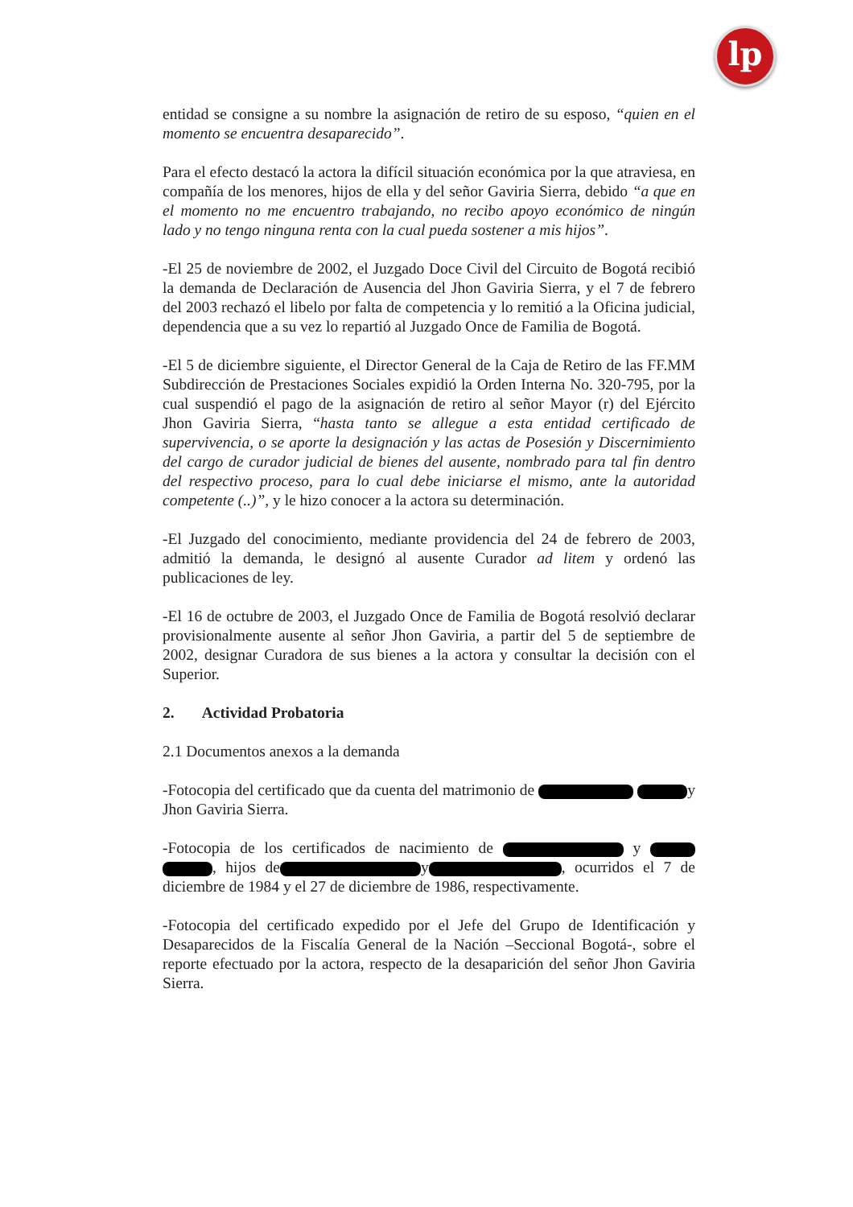lp
entidad se consigne a su nombre la asignación de retiro de su esposo, “quien en el momento se encuentra desaparecido”.
Para el efecto destacó la actora la difícil situación económica por la que atraviesa, en compañía de los menores, hijos de ella y del señor Gaviria Sierra, debido “a que en el momento no me encuentro trabajando, no recibo apoyo económico de ningún lado y no tengo ninguna renta con la cual pueda sostener a mis hijos”.
-El 25 de noviembre de 2002, el Juzgado Doce Civil del Circuito de Bogotá recibió la demanda de Declaración de Ausencia del Jhon Gaviria Sierra, y el 7 de febrero del 2003 rechazó el libelo por falta de competencia y lo remitió a la Oficina judicial, dependencia que a su vez lo repartió al Juzgado Once de Familia de Bogotá.
-El 5 de diciembre siguiente, el Director General de la Caja de Retiro de las FF.MM Subdirección de Prestaciones Sociales expidió la Orden Interna No. 320-795, por la cual suspendió el pago de la asignación de retiro al señor Mayor (r) del Ejército Jhon Gaviria Sierra, “hasta tanto se allegue a esta entidad certificado de supervivencia, o se aporte la designación y las actas de Posesión y Discernimiento del cargo de curador judicial de bienes del ausente, nombrado para tal fin dentro del respectivo proceso, para lo cual debe iniciarse el mismo, ante la autoridad competente (..)”, y le hizo conocer a la actora su determinación.
-El Juzgado del conocimiento, mediante providencia del 24 de febrero de 2003, admitió la demanda, le designó al ausente Curador ad litem y ordenó las publicaciones de ley.
-El 16 de octubre de 2003, el Juzgado Once de Familia de Bogotá resolvió declarar provisionalmente ausente al señor Jhon Gaviria, a partir del 5 de septiembre de 2002, designar Curadora de sus bienes a la actora y consultar la decisión con el Superior.
2. Actividad Probatoria
2.1 Documentos anexos a la demanda
-Fotocopia del certificado que da cuenta del matrimonio de y Jhon Gaviria Sierra.
-Fotocopia de los certificados de nacimiento de y , hijos de y , ocurridos el 7 de diciembre de 1984 y el 27 de diciembre de 1986, respectivamente.
-Fotocopia del certificado expedido por el Jefe del Grupo de Identificación y Desaparecidos de la Fiscalía General de la Nación –Seccional Bogotá-, sobre el reporte efectuado por la actora, respecto de la desaparición del señor Jhon Gaviria Sierra.